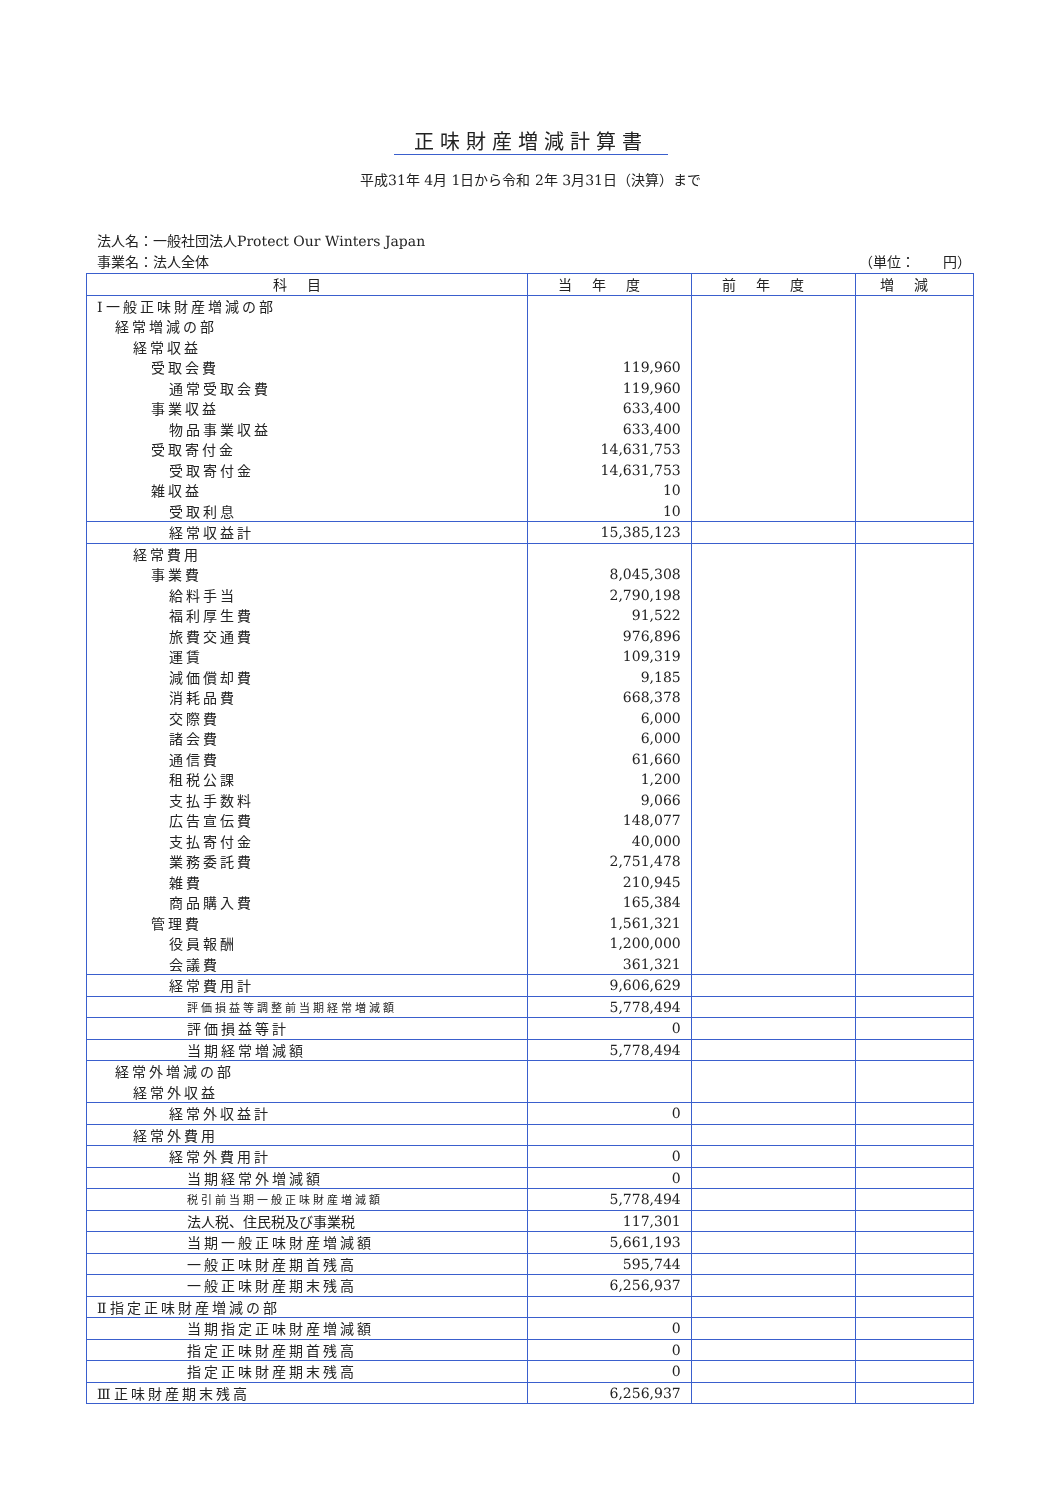正味財産増減計算書
平成31年 4月 1日から令和 2年 3月31日（決算）まで
法人名：一般社団法人Protect Our Winters Japan
事業名：法人全体 （単位：　　円）
| 科目 | 当年度 | 前年度 | 増減 |
| --- | --- | --- | --- |
| Ⅰ一般正味財産増減の部 | | | |
| 経常増減の部 | | | |
| 経常収益 | | | |
| 受取会費 | 119,960 | | |
| 通常受取会費 | 119,960 | | |
| 事業収益 | 633,400 | | |
| 物品事業収益 | 633,400 | | |
| 受取寄付金 | 14,631,753 | | |
| 受取寄付金 | 14,631,753 | | |
| 雑収益 | 10 | | |
| 受取利息 | 10 | | |
| 経常収益計 | 15,385,123 | | |
| 経常費用 | | | |
| 事業費 | 8,045,308 | | |
| 給料手当 | 2,790,198 | | |
| 福利厚生費 | 91,522 | | |
| 旅費交通費 | 976,896 | | |
| 運賃 | 109,319 | | |
| 減価償却費 | 9,185 | | |
| 消耗品費 | 668,378 | | |
| 交際費 | 6,000 | | |
| 諸会費 | 6,000 | | |
| 通信費 | 61,660 | | |
| 租税公課 | 1,200 | | |
| 支払手数料 | 9,066 | | |
| 広告宣伝費 | 148,077 | | |
| 支払寄付金 | 40,000 | | |
| 業務委託費 | 2,751,478 | | |
| 雑費 | 210,945 | | |
| 商品購入費 | 165,384 | | |
| 管理費 | 1,561,321 | | |
| 役員報酬 | 1,200,000 | | |
| 会議費 | 361,321 | | |
| 経常費用計 | 9,606,629 | | |
| 評価損益等調整前当期経常増減額 | 5,778,494 | | |
| 評価損益等計 | 0 | | |
| 当期経常増減額 | 5,778,494 | | |
| 経常外増減の部 | | | |
| 経常外収益 | | | |
| 経常外収益計 | 0 | | |
| 経常外費用 | | | |
| 経常外費用計 | 0 | | |
| 当期経常外増減額 | 0 | | |
| 税引前当期一般正味財産増減額 | 5,778,494 | | |
| 法人税、住民税及び事業税 | 117,301 | | |
| 当期一般正味財産増減額 | 5,661,193 | | |
| 一般正味財産期首残高 | 595,744 | | |
| 一般正味財産期末残高 | 6,256,937 | | |
| Ⅱ指定正味財産増減の部 | | | |
| 当期指定正味財産増減額 | 0 | | |
| 指定正味財産期首残高 | 0 | | |
| 指定正味財産期末残高 | 0 | | |
| Ⅲ正味財産期末残高 | 6,256,937 | | |